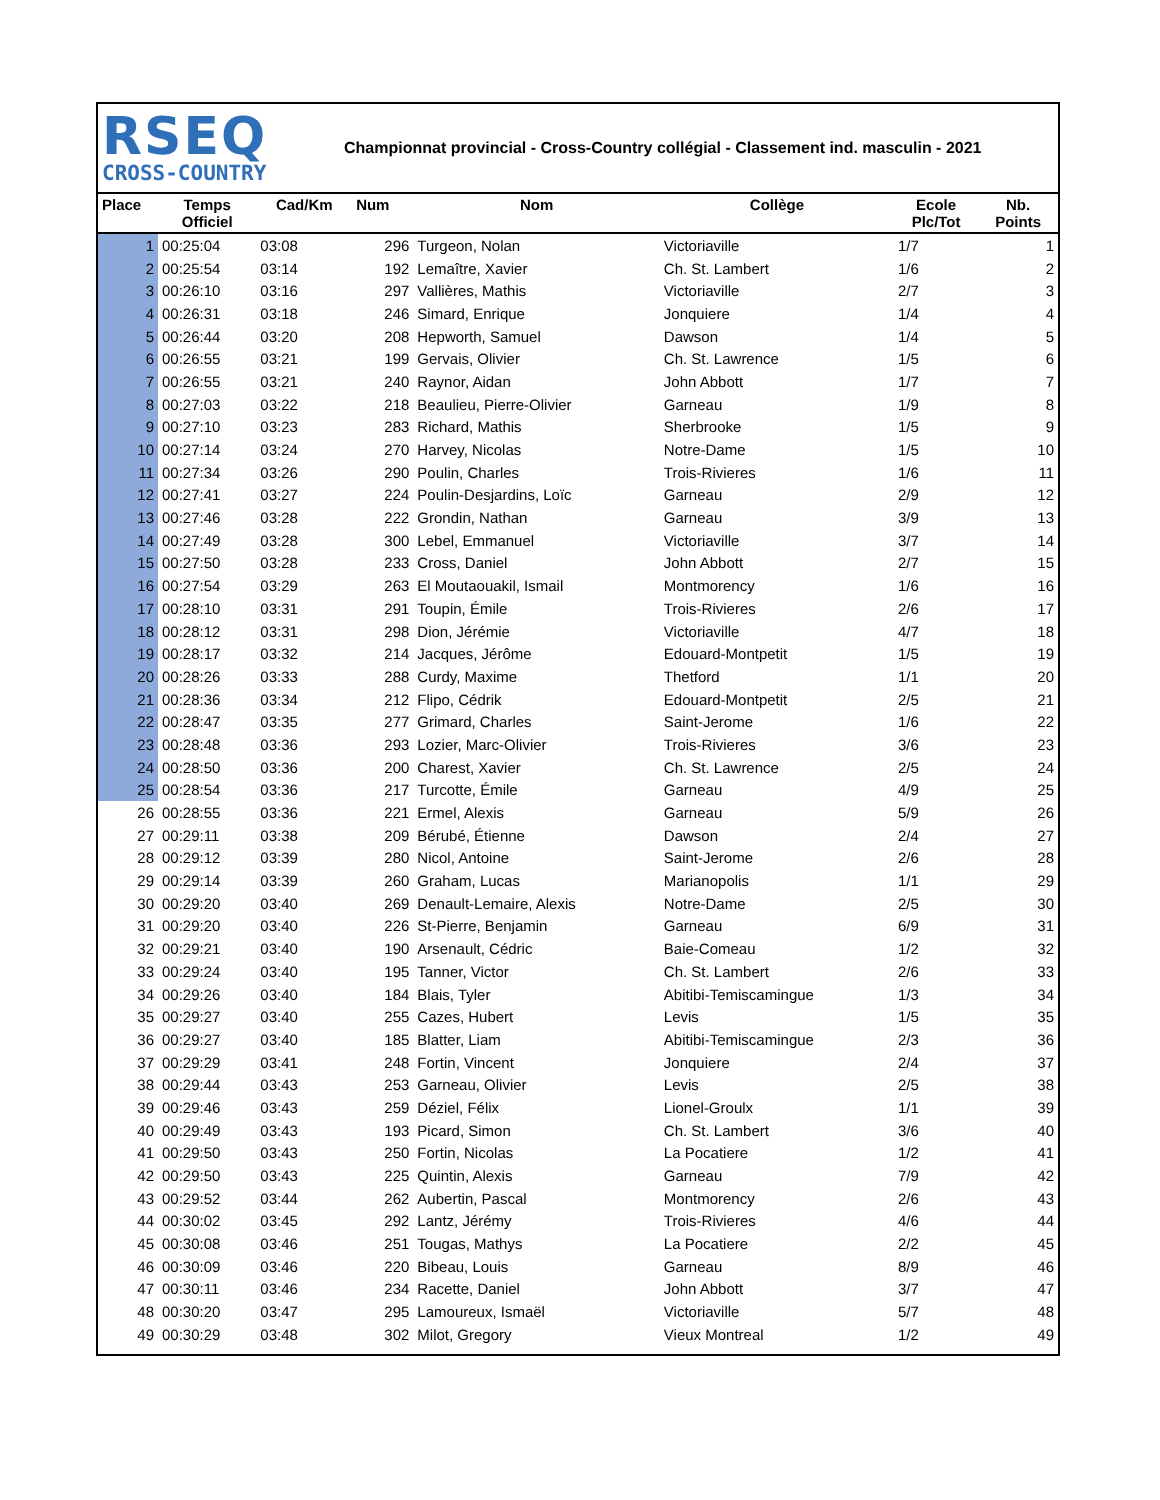RSEQ
CROSS-COUNTRY
Championnat provincial - Cross-Country collégial - Classement ind. masculin - 2021
| Place | Temps Officiel | Cad/Km | Num | Nom | Collège | Ecole Plc/Tot | Nb. Points |
| --- | --- | --- | --- | --- | --- | --- | --- |
| 1 | 00:25:04 | 03:08 | 296 | Turgeon, Nolan | Victoriaville | 1/7 | 1 |
| 2 | 00:25:54 | 03:14 | 192 | Lemaître, Xavier | Ch. St. Lambert | 1/6 | 2 |
| 3 | 00:26:10 | 03:16 | 297 | Vallières, Mathis | Victoriaville | 2/7 | 3 |
| 4 | 00:26:31 | 03:18 | 246 | Simard, Enrique | Jonquiere | 1/4 | 4 |
| 5 | 00:26:44 | 03:20 | 208 | Hepworth, Samuel | Dawson | 1/4 | 5 |
| 6 | 00:26:55 | 03:21 | 199 | Gervais, Olivier | Ch. St. Lawrence | 1/5 | 6 |
| 7 | 00:26:55 | 03:21 | 240 | Raynor, Aidan | John Abbott | 1/7 | 7 |
| 8 | 00:27:03 | 03:22 | 218 | Beaulieu, Pierre-Olivier | Garneau | 1/9 | 8 |
| 9 | 00:27:10 | 03:23 | 283 | Richard, Mathis | Sherbrooke | 1/5 | 9 |
| 10 | 00:27:14 | 03:24 | 270 | Harvey, Nicolas | Notre-Dame | 1/5 | 10 |
| 11 | 00:27:34 | 03:26 | 290 | Poulin, Charles | Trois-Rivieres | 1/6 | 11 |
| 12 | 00:27:41 | 03:27 | 224 | Poulin-Desjardins, Loïc | Garneau | 2/9 | 12 |
| 13 | 00:27:46 | 03:28 | 222 | Grondin, Nathan | Garneau | 3/9 | 13 |
| 14 | 00:27:49 | 03:28 | 300 | Lebel, Emmanuel | Victoriaville | 3/7 | 14 |
| 15 | 00:27:50 | 03:28 | 233 | Cross, Daniel | John Abbott | 2/7 | 15 |
| 16 | 00:27:54 | 03:29 | 263 | El Moutaouakil, Ismail | Montmorency | 1/6 | 16 |
| 17 | 00:28:10 | 03:31 | 291 | Toupin, Émile | Trois-Rivieres | 2/6 | 17 |
| 18 | 00:28:12 | 03:31 | 298 | Dion, Jérémie | Victoriaville | 4/7 | 18 |
| 19 | 00:28:17 | 03:32 | 214 | Jacques, Jérôme | Edouard-Montpetit | 1/5 | 19 |
| 20 | 00:28:26 | 03:33 | 288 | Curdy, Maxime | Thetford | 1/1 | 20 |
| 21 | 00:28:36 | 03:34 | 212 | Flipo, Cédrik | Edouard-Montpetit | 2/5 | 21 |
| 22 | 00:28:47 | 03:35 | 277 | Grimard, Charles | Saint-Jerome | 1/6 | 22 |
| 23 | 00:28:48 | 03:36 | 293 | Lozier, Marc-Olivier | Trois-Rivieres | 3/6 | 23 |
| 24 | 00:28:50 | 03:36 | 200 | Charest, Xavier | Ch. St. Lawrence | 2/5 | 24 |
| 25 | 00:28:54 | 03:36 | 217 | Turcotte, Émile | Garneau | 4/9 | 25 |
| 26 | 00:28:55 | 03:36 | 221 | Ermel, Alexis | Garneau | 5/9 | 26 |
| 27 | 00:29:11 | 03:38 | 209 | Bérubé, Étienne | Dawson | 2/4 | 27 |
| 28 | 00:29:12 | 03:39 | 280 | Nicol, Antoine | Saint-Jerome | 2/6 | 28 |
| 29 | 00:29:14 | 03:39 | 260 | Graham, Lucas | Marianopolis | 1/1 | 29 |
| 30 | 00:29:20 | 03:40 | 269 | Denault-Lemaire, Alexis | Notre-Dame | 2/5 | 30 |
| 31 | 00:29:20 | 03:40 | 226 | St-Pierre, Benjamin | Garneau | 6/9 | 31 |
| 32 | 00:29:21 | 03:40 | 190 | Arsenault, Cédric | Baie-Comeau | 1/2 | 32 |
| 33 | 00:29:24 | 03:40 | 195 | Tanner, Victor | Ch. St. Lambert | 2/6 | 33 |
| 34 | 00:29:26 | 03:40 | 184 | Blais, Tyler | Abitibi-Temiscamingue | 1/3 | 34 |
| 35 | 00:29:27 | 03:40 | 255 | Cazes, Hubert | Levis | 1/5 | 35 |
| 36 | 00:29:27 | 03:40 | 185 | Blatter, Liam | Abitibi-Temiscamingue | 2/3 | 36 |
| 37 | 00:29:29 | 03:41 | 248 | Fortin, Vincent | Jonquiere | 2/4 | 37 |
| 38 | 00:29:44 | 03:43 | 253 | Garneau, Olivier | Levis | 2/5 | 38 |
| 39 | 00:29:46 | 03:43 | 259 | Déziel, Félix | Lionel-Groulx | 1/1 | 39 |
| 40 | 00:29:49 | 03:43 | 193 | Picard, Simon | Ch. St. Lambert | 3/6 | 40 |
| 41 | 00:29:50 | 03:43 | 250 | Fortin, Nicolas | La Pocatiere | 1/2 | 41 |
| 42 | 00:29:50 | 03:43 | 225 | Quintin, Alexis | Garneau | 7/9 | 42 |
| 43 | 00:29:52 | 03:44 | 262 | Aubertin, Pascal | Montmorency | 2/6 | 43 |
| 44 | 00:30:02 | 03:45 | 292 | Lantz, Jérémy | Trois-Rivieres | 4/6 | 44 |
| 45 | 00:30:08 | 03:46 | 251 | Tougas, Mathys | La Pocatiere | 2/2 | 45 |
| 46 | 00:30:09 | 03:46 | 220 | Bibeau, Louis | Garneau | 8/9 | 46 |
| 47 | 00:30:11 | 03:46 | 234 | Racette, Daniel | John Abbott | 3/7 | 47 |
| 48 | 00:30:20 | 03:47 | 295 | Lamoureux, Ismaël | Victoriaville | 5/7 | 48 |
| 49 | 00:30:29 | 03:48 | 302 | Milot, Gregory | Vieux Montreal | 1/2 | 49 |